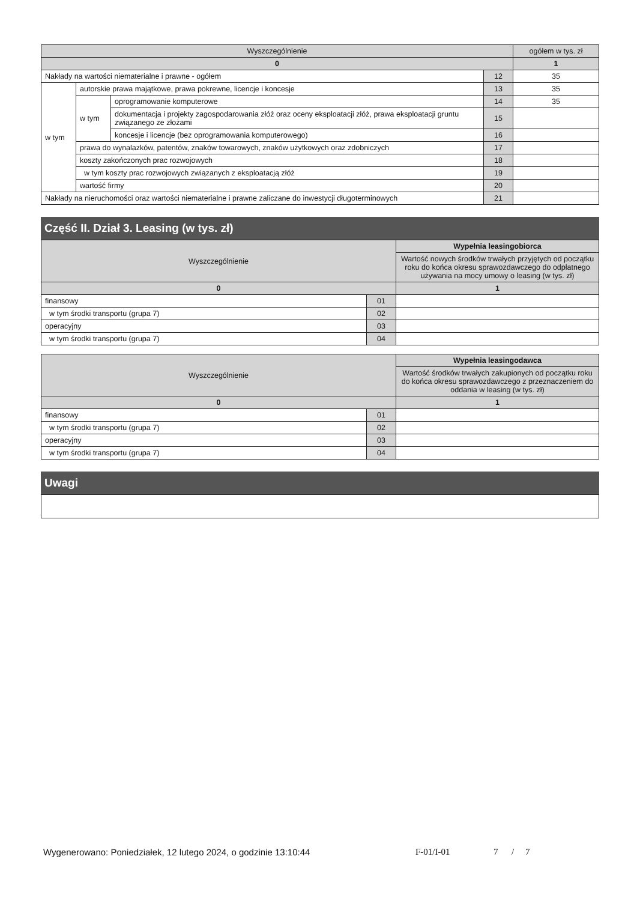| Wyszczególnienie | | | | ogółem w tys. zł |
| --- | --- | --- | --- | --- |
| 0 | | | | 1 |
| Nakłady na wartości niematerialne i prawne - ogółem | | | 12 | 35 |
| w tym | autorskie prawa majątkowe, prawa pokrewne, licencje i koncesje | | 13 | 35 |
| | w tym | oprogramowanie komputerowe | 14 | 35 |
| | | dokumentacja i projekty zagospodarowania złóż oraz oceny eksploatacji złóż, prawa eksploatacji gruntu związanego ze złożami | 15 | |
| | | koncesje i licencje (bez oprogramowania komputerowego) | 16 | |
| | prawa do wynalazków, patentów, znaków towarowych, znaków użytkowych oraz zdobniczych | | 17 | |
| | koszty zakończonych prac rozwojowych | | 18 | |
| | w tym koszty prac rozwojowych związanych z eksploatacją złóż | | 19 | |
| | wartość firmy | | 20 | |
| Nakłady na nieruchomości oraz wartości niematerialne i prawne zaliczane do inwestycji długoterminowych | | | 21 | |
Część II. Dział 3. Leasing (w tys. zł)
| Wyszczególnienie | | Wypełnia leasingobiorca |
| --- | --- | --- |
| | | Wartość nowych środków trwałych przyjętych od początku roku do końca okresu sprawozdawczego do odpłatnego używania na mocy umowy o leasing (w tys. zł) |
| 0 | | 1 |
| finansowy | 01 | |
| w tym środki transportu (grupa 7) | 02 | |
| operacyjny | 03 | |
| w tym środki transportu (grupa 7) | 04 | |
| Wyszczególnienie | | Wypełnia leasingodawca |
| --- | --- | --- |
| | | Wartość środków trwałych zakupionych od początku roku do końca okresu sprawozdawczego z przeznaczeniem do oddania w leasing (w tys. zł) |
| 0 | | 1 |
| finansowy | 01 | |
| w tym środki transportu (grupa 7) | 02 | |
| operacyjny | 03 | |
| w tym środki transportu (grupa 7) | 04 | |
Uwagi
Wygenerowano: Poniedziałek, 12 lutego 2024, o godzinie 13:10:44 F-01/I-01 7 / 7